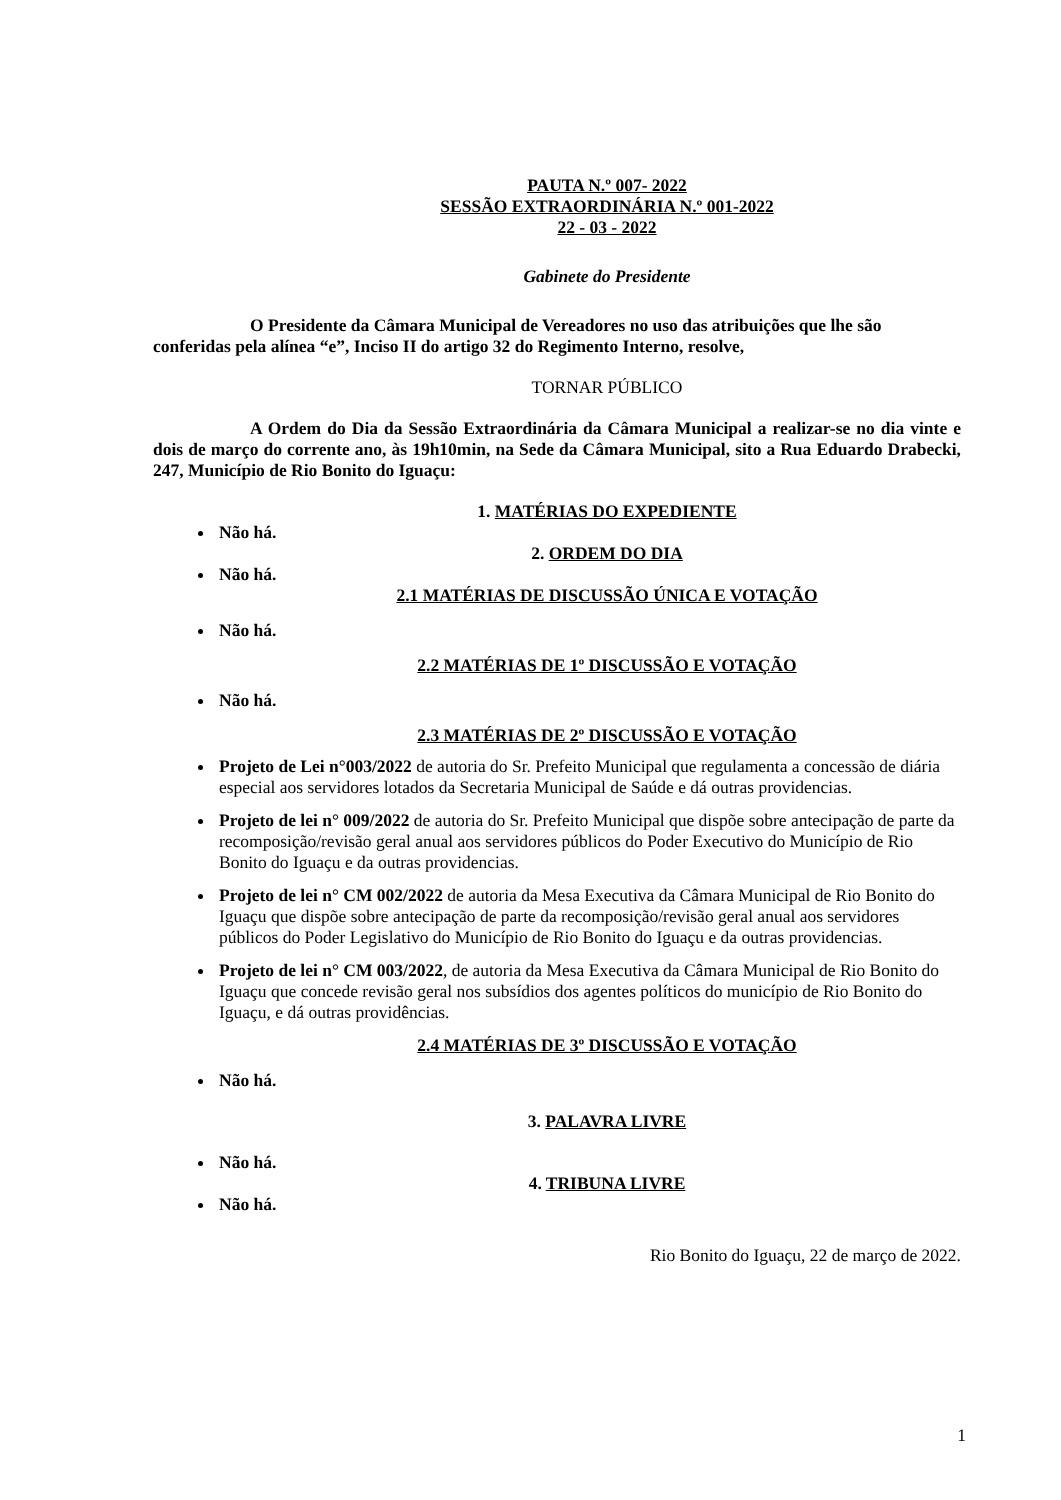PAUTA N.º 007- 2022
SESSÃO EXTRAORDINÁRIA N.º 001-2022
22 - 03 - 2022
Gabinete do Presidente
O Presidente da Câmara Municipal de Vereadores no uso das atribuições que lhe são conferidas pela alínea “e”, Inciso II do artigo 32 do Regimento Interno, resolve,
TORNAR PÚBLICO
A Ordem do Dia da Sessão Extraordinária da Câmara Municipal a realizar-se no dia vinte e dois de março do corrente ano, às 19h10min, na Sede da Câmara Municipal, sito a Rua Eduardo Drabecki, 247, Município de Rio Bonito do Iguaçu:
1. MATÉRIAS DO EXPEDIENTE
Não há.
2. ORDEM DO DIA
Não há.
2.1 MATÉRIAS DE DISCUSSÃO ÚNICA E VOTAÇÃO
Não há.
2.2 MATÉRIAS DE 1º DISCUSSÃO E VOTAÇÃO
Não há.
2.3 MATÉRIAS DE 2º DISCUSSÃO E VOTAÇÃO
Projeto de Lei n°003/2022 de autoria do Sr. Prefeito Municipal que regulamenta a concessão de diária especial aos servidores lotados da Secretaria Municipal de Saúde e dá outras providencias.
Projeto de lei n° 009/2022 de autoria do Sr. Prefeito Municipal que dispõe sobre antecipação de parte da recomposição/revisão geral anual aos servidores públicos do Poder Executivo do Município de Rio Bonito do Iguaçu e da outras providencias.
Projeto de lei n° CM 002/2022 de autoria da Mesa Executiva da Câmara Municipal de Rio Bonito do Iguaçu que dispõe sobre antecipação de parte da recomposição/revisão geral anual aos servidores públicos do Poder Legislativo do Município de Rio Bonito do Iguaçu e da outras providencias.
Projeto de lei n° CM 003/2022, de autoria da Mesa Executiva da Câmara Municipal de Rio Bonito do Iguaçu que concede revisão geral nos subsídios dos agentes políticos do município de Rio Bonito do Iguaçu, e dá outras providências.
2.4 MATÉRIAS DE 3º DISCUSSÃO E VOTAÇÃO
Não há.
3. PALAVRA LIVRE
Não há.
4. TRIBUNA LIVRE
Não há.
Rio Bonito do Iguaçu, 22 de março de 2022.
1